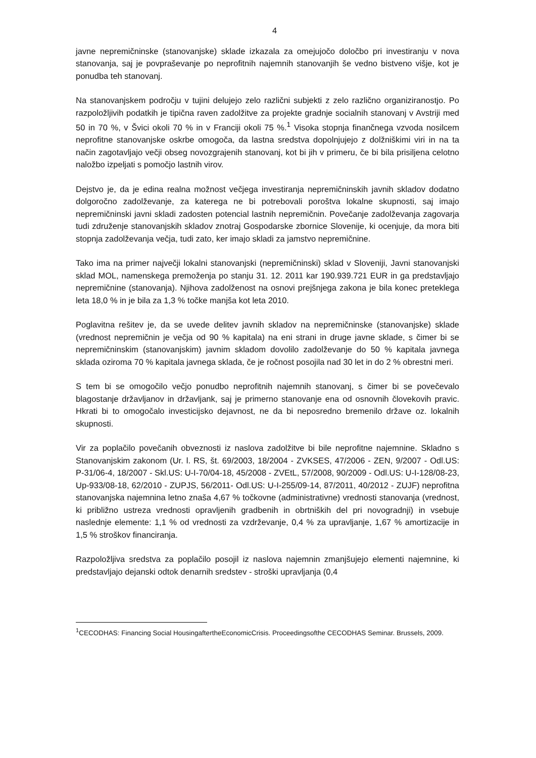4
javne nepremičninske (stanovanjske) sklade izkazala za omejujočo določbo pri investiranju v nova stanovanja, saj je povpraševanje po neprofitnih najemnih stanovanjih še vedno bistveno višje, kot je ponudba teh stanovanj.
Na stanovanjskem področju v tujini delujejo zelo različni subjekti z zelo različno organiziranostjo. Po razpoložljivih podatkih je tipična raven zadolžitve za projekte gradnje socialnih stanovanj v Avstriji med 50 in 70 %, v Švici okoli 70 % in v Franciji okoli 75 %.<sup>1</sup> Visoka stopnja finančnega vzvoda nosilcem neprofitne stanovanjske oskrbe omogoča, da lastna sredstva dopolnjujejo z dolžniškimi viri in na ta način zagotavljajo večji obseg novozgrajenih stanovanj, kot bi jih v primeru, če bi bila prisiljena celotno naložbo izpeljati s pomočjo lastnih virov.
Dejstvo je, da je edina realna možnost večjega investiranja nepremičninskih javnih skladov dodatno dolgoročno zadolževanje, za katerega ne bi potrebovali poroštva lokalne skupnosti, saj imajo nepremičninski javni skladi zadosten potencial lastnih nepremičnin. Povečanje zadolževanja zagovarja tudi združenje stanovanjskih skladov znotraj Gospodarske zbornice Slovenije, ki ocenjuje, da mora biti stopnja zadolževanja večja, tudi zato, ker imajo skladi za jamstvo nepremičnine.
Tako ima na primer največji lokalni stanovanjski (nepremičninski) sklad v Sloveniji, Javni stanovanjski sklad MOL, namenskega premoženja po stanju 31. 12. 2011 kar 190.939.721 EUR in ga predstavljajo nepremičnine (stanovanja). Njihova zadolženost na osnovi prejšnjega zakona je bila konec preteklega leta 18,0 % in je bila za 1,3 % točke manjša kot leta 2010.
Poglavitna rešitev je, da se uvede delitev javnih skladov na nepremičninske (stanovanjske) sklade (vrednost nepremičnin je večja od 90 % kapitala) na eni strani in druge javne sklade, s čimer bi se nepremičninskim (stanovanjskim) javnim skladom dovolilo zadolževanje do 50 % kapitala javnega sklada oziroma 70 % kapitala javnega sklada, če je ročnost posojila nad 30 let in do 2 % obrestni meri.
S tem bi se omogočilo večjo ponudbo neprofitnih najemnih stanovanj, s čimer bi se povečevalo blagostanje državljanov in državljank, saj je primerno stanovanje ena od osnovnih človekovih pravic. Hkrati bi to omogočalo investicijsko dejavnost, ne da bi neposredno bremenilo države oz. lokalnih skupnosti.
Vir za poplačilo povečanih obveznosti iz naslova zadolžitve bi bile neprofitne najemnine. Skladno s Stanovanjskim zakonom (Ur. l. RS, št. 69/2003, 18/2004 - ZVKSES, 47/2006 - ZEN, 9/2007 - Odl.US: P-31/06-4, 18/2007 - Skl.US: U-I-70/04-18, 45/2008 - ZVEtL, 57/2008, 90/2009 - Odl.US: U-I-128/08-23, Up-933/08-18, 62/2010 - ZUPJS, 56/2011- Odl.US: U-I-255/09-14, 87/2011, 40/2012 - ZUJF) neprofitna stanovanjska najemnina letno znaša 4,67 % točkovne (administrativne) vrednosti stanovanja (vrednost, ki približno ustreza vrednosti opravljenih gradbenih in obrtniških del pri novogradnji) in vsebuje naslednje elemente: 1,1 % od vrednosti za vzdrževanje, 0,4 % za upravljanje, 1,67 % amortizacije in 1,5 % stroškov financiranja.
Razpoložljiva sredstva za poplačilo posojil iz naslova najemnin zmanjšujejo elementi najemnine, ki predstavljajo dejanski odtok denarnih sredstev - stroški upravljanja (0,4
<sup>1</sup> CECODHAS: Financing Social HousingaftertheEconomicCrisis. Proceedingsofthe CECODHAS Seminar. Brussels, 2009.